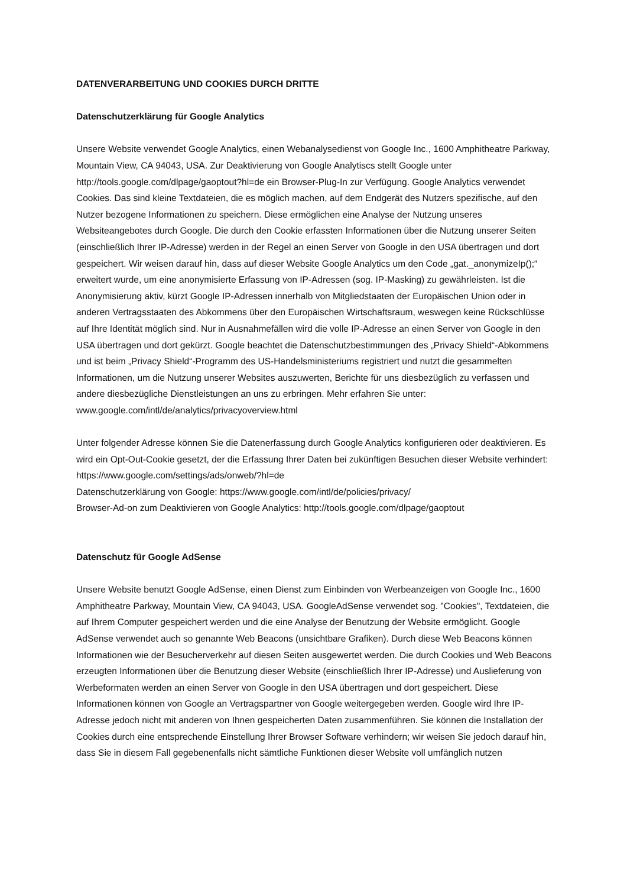DATENVERARBEITUNG UND COOKIES DURCH DRITTE
Datenschutzerklärung für Google Analytics
Unsere Website verwendet Google Analytics, einen Webanalysedienst von Google Inc., 1600 Amphitheatre Parkway, Mountain View, CA 94043, USA. Zur Deaktivierung von Google Analytiscs stellt Google unter http://tools.google.com/dlpage/gaoptout?hl=de ein Browser-Plug-In zur Verfügung. Google Analytics verwendet Cookies. Das sind kleine Textdateien, die es möglich machen, auf dem Endgerät des Nutzers spezifische, auf den Nutzer bezogene Informationen zu speichern. Diese ermöglichen eine Analyse der Nutzung unseres Websiteangebotes durch Google. Die durch den Cookie erfassten Informationen über die Nutzung unserer Seiten (einschließlich Ihrer IP-Adresse) werden in der Regel an einen Server von Google in den USA übertragen und dort gespeichert. Wir weisen darauf hin, dass auf dieser Website Google Analytics um den Code „gat._anonymizeIp();“ erweitert wurde, um eine anonymisierte Erfassung von IP-Adressen (sog. IP-Masking) zu gewährleisten. Ist die Anonymisierung aktiv, kürzt Google IP-Adressen innerhalb von Mitgliedstaaten der Europäischen Union oder in anderen Vertragsstaaten des Abkommens über den Europäischen Wirtschaftsraum, weswegen keine Rückschlüsse auf Ihre Identität möglich sind. Nur in Ausnahmefällen wird die volle IP-Adresse an einen Server von Google in den USA übertragen und dort gekürzt. Google beachtet die Datenschutzbestimmungen des „Privacy Shield“-Abkommens und ist beim „Privacy Shield“-Programm des US-Handelsministeriums registriert und nutzt die gesammelten Informationen, um die Nutzung unserer Websites auszuwerten, Berichte für uns diesbezüglich zu verfassen und andere diesbezügliche Dienstleistungen an uns zu erbringen. Mehr erfahren Sie unter: www.google.com/intl/de/analytics/privacyoverview.html
Unter folgender Adresse können Sie die Datenerfassung durch Google Analytics konfigurieren oder deaktivieren. Es wird ein Opt-Out-Cookie gesetzt, der die Erfassung Ihrer Daten bei zukünftigen Besuchen dieser Website verhindert: https://www.google.com/settings/ads/onweb/?hl=de
Datenschutzerklärung von Google: https://www.google.com/intl/de/policies/privacy/
Browser-Ad-on zum Deaktivieren von Google Analytics: http://tools.google.com/dlpage/gaoptout
Datenschutz für Google AdSense
Unsere Website benutzt Google AdSense, einen Dienst zum Einbinden von Werbeanzeigen von Google Inc., 1600 Amphitheatre Parkway, Mountain View, CA 94043, USA. GoogleAdSense verwendet sog. "Cookies", Textdateien, die auf Ihrem Computer gespeichert werden und die eine Analyse der Benutzung der Website ermöglicht. Google AdSense verwendet auch so genannte Web Beacons (unsichtbare Grafiken). Durch diese Web Beacons können Informationen wie der Besucherverkehr auf diesen Seiten ausgewertet werden. Die durch Cookies und Web Beacons erzeugten Informationen über die Benutzung dieser Website (einschließlich Ihrer IP-Adresse) und Auslieferung von Werbeformaten werden an einen Server von Google in den USA übertragen und dort gespeichert. Diese Informationen können von Google an Vertragspartner von Google weitergegeben werden. Google wird Ihre IP-Adresse jedoch nicht mit anderen von Ihnen gespeicherten Daten zusammenführen. Sie können die Installation der Cookies durch eine entsprechende Einstellung Ihrer Browser Software verhindern; wir weisen Sie jedoch darauf hin, dass Sie in diesem Fall gegebenenfalls nicht sämtliche Funktionen dieser Website voll umfänglich nutzen